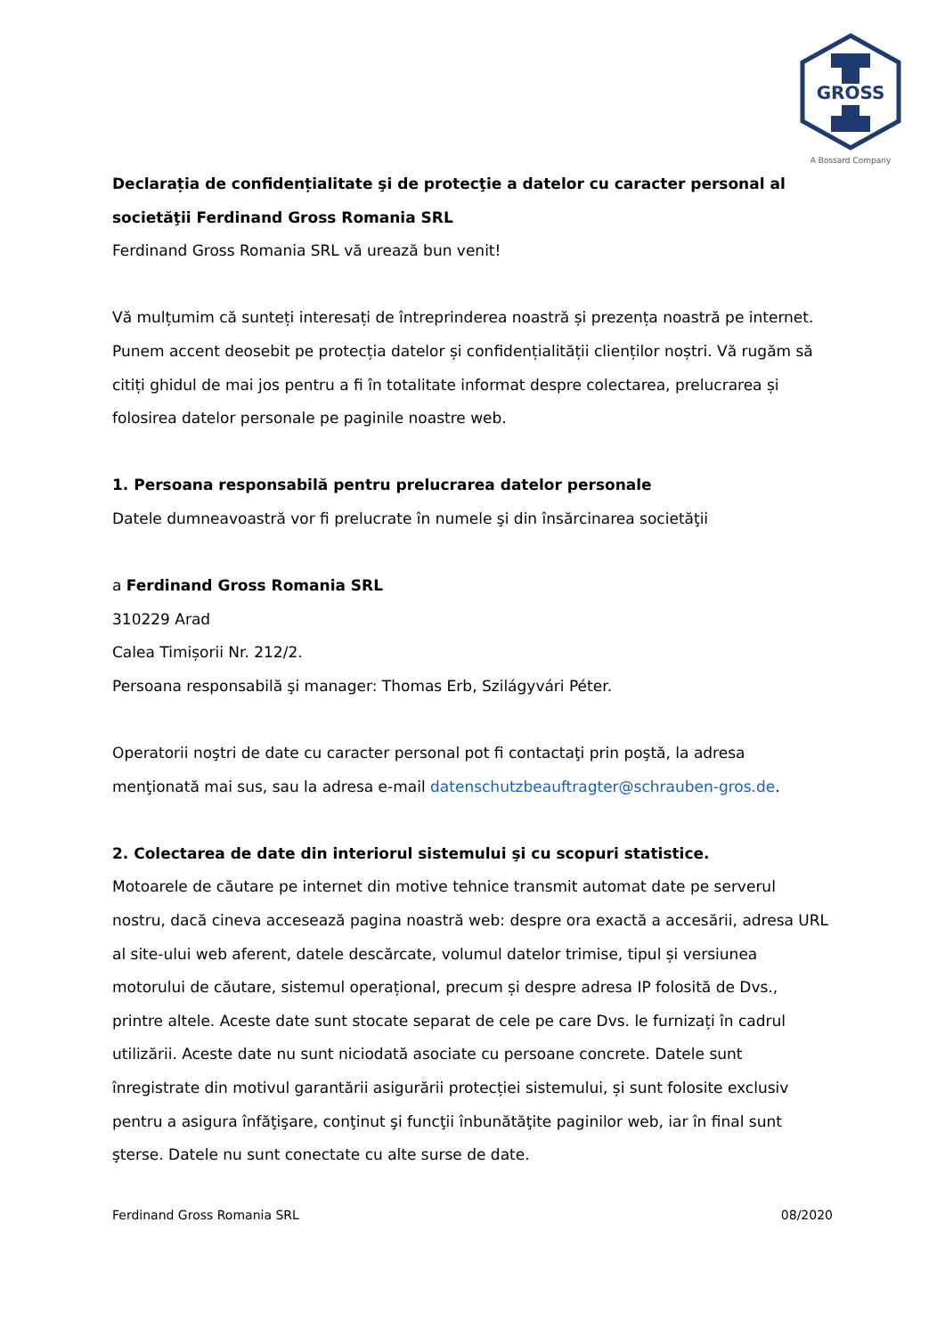GROSS
A Bossard Company
Declarația de confidențialitate şi de protecţie a datelor cu caracter personal al societăţii Ferdinand Gross Romania SRL
Ferdinand Gross Romania SRL vă urează bun venit!
Vă mulțumim că sunteți interesați de întreprinderea noastră și prezența noastră pe internet.
Punem accent deosebit pe protecția datelor și confidențialității clienților noștri. Vă rugăm să citiți ghidul de mai jos pentru a fi în totalitate informat despre colectarea, prelucrarea și folosirea datelor personale pe paginile noastre web.
1. Persoana responsabilă pentru prelucrarea datelor personale
Datele dumneavoastră vor fi prelucrate în numele şi din însărcinarea societăţii
a Ferdinand Gross Romania SRL
310229 Arad
Calea Timișorii Nr. 212/2.
Persoana responsabilă şi manager: Thomas Erb, Szilágyvári Péter.
Operatorii noştri de date cu caracter personal pot fi contactaţi prin poştă, la adresa menţionată mai sus, sau la adresa e-mail datenschutzbeauftragter@schrauben-gros.de.
2. Colectarea de date din interiorul sistemului şi cu scopuri statistice.
Motoarele de căutare pe internet din motive tehnice transmit automat date pe serverul nostru, dacă cineva accesează pagina noastră web: despre ora exactă a accesării, adresa URL al site-ului web aferent, datele descărcate, volumul datelor trimise, tipul și versiunea motorului de căutare, sistemul operațional, precum și despre adresa IP folosită de Dvs., printre altele. Aceste date sunt stocate separat de cele pe care Dvs. le furnizați în cadrul utilizării. Aceste date nu sunt niciodată asociate cu persoane concrete. Datele sunt înregistrate din motivul garantării asigurării protecției sistemului, și sunt folosite exclusiv pentru a asigura înfăţişare, conţinut şi funcţii înbunătăţite paginilor web, iar în final sunt şterse. Datele nu sunt conectate cu alte surse de date.
Ferdinand Gross Romania SRL 08/2020